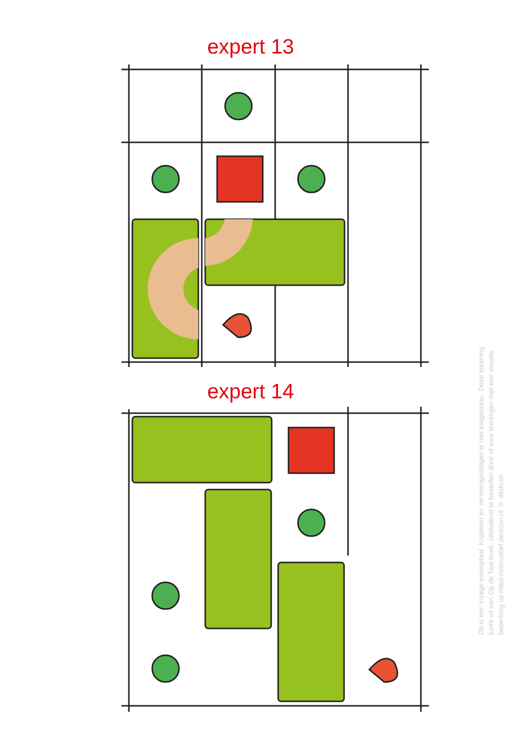expert 13
expert 14
Dit is een inzage-exemplaar. Kopiëren en vermenigvuldigen is niet toegestaan. Deze tekening komt uit een Op de Tast boek, uitsluitend te bestellen door of voor leerlingen met een visuele beperking op https://educatief.dedicon.nl © dedicon